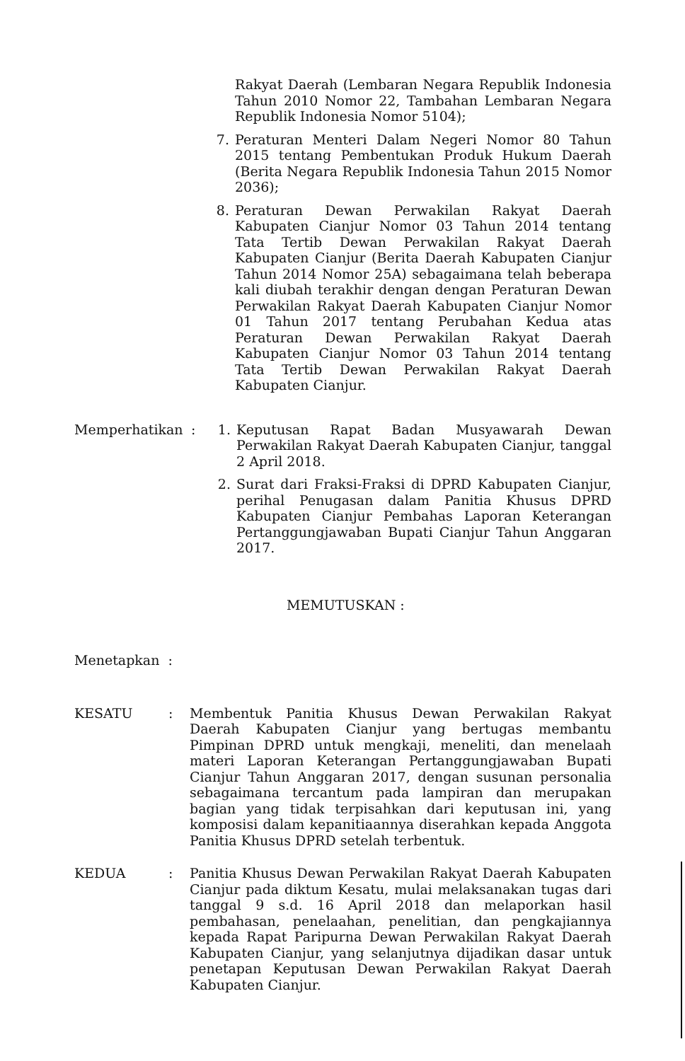Rakyat Daerah (Lembaran Negara Republik Indonesia Tahun 2010 Nomor 22, Tambahan Lembaran Negara Republik Indonesia Nomor 5104);
7. Peraturan Menteri Dalam Negeri Nomor 80 Tahun 2015 tentang Pembentukan Produk Hukum Daerah (Berita Negara Republik Indonesia Tahun 2015 Nomor 2036);
8. Peraturan Dewan Perwakilan Rakyat Daerah Kabupaten Cianjur Nomor 03 Tahun 2014 tentang Tata Tertib Dewan Perwakilan Rakyat Daerah Kabupaten Cianjur (Berita Daerah Kabupaten Cianjur Tahun 2014 Nomor 25A) sebagaimana telah beberapa kali diubah terakhir dengan dengan Peraturan Dewan Perwakilan Rakyat Daerah Kabupaten Cianjur Nomor 01 Tahun 2017 tentang Perubahan Kedua atas Peraturan Dewan Perwakilan Rakyat Daerah Kabupaten Cianjur Nomor 03 Tahun 2014 tentang Tata Tertib Dewan Perwakilan Rakyat Daerah Kabupaten Cianjur.
Memperhatikan : 1. Keputusan Rapat Badan Musyawarah Dewan Perwakilan Rakyat Daerah Kabupaten Cianjur, tanggal 2 April 2018.
2. Surat dari Fraksi-Fraksi di DPRD Kabupaten Cianjur, perihal Penugasan dalam Panitia Khusus DPRD Kabupaten Cianjur Pembahas Laporan Keterangan Pertanggungjawaban Bupati Cianjur Tahun Anggaran 2017.
MEMUTUSKAN :
Menetapkan :
KESATU : Membentuk Panitia Khusus Dewan Perwakilan Rakyat Daerah Kabupaten Cianjur yang bertugas membantu Pimpinan DPRD untuk mengkaji, meneliti, dan menelaah materi Laporan Keterangan Pertanggungjawaban Bupati Cianjur Tahun Anggaran 2017, dengan susunan personalia sebagaimana tercantum pada lampiran dan merupakan bagian yang tidak terpisahkan dari keputusan ini, yang komposisi dalam kepanitiaannya diserahkan kepada Anggota Panitia Khusus DPRD setelah terbentuk.
KEDUA : Panitia Khusus Dewan Perwakilan Rakyat Daerah Kabupaten Cianjur pada diktum Kesatu, mulai melaksanakan tugas dari tanggal 9 s.d. 16 April 2018 dan melaporkan hasil pembahasan, penelaahan, penelitian, dan pengkajiannya kepada Rapat Paripurna Dewan Perwakilan Rakyat Daerah Kabupaten Cianjur, yang selanjutnya dijadikan dasar untuk penetapan Keputusan Dewan Perwakilan Rakyat Daerah Kabupaten Cianjur.